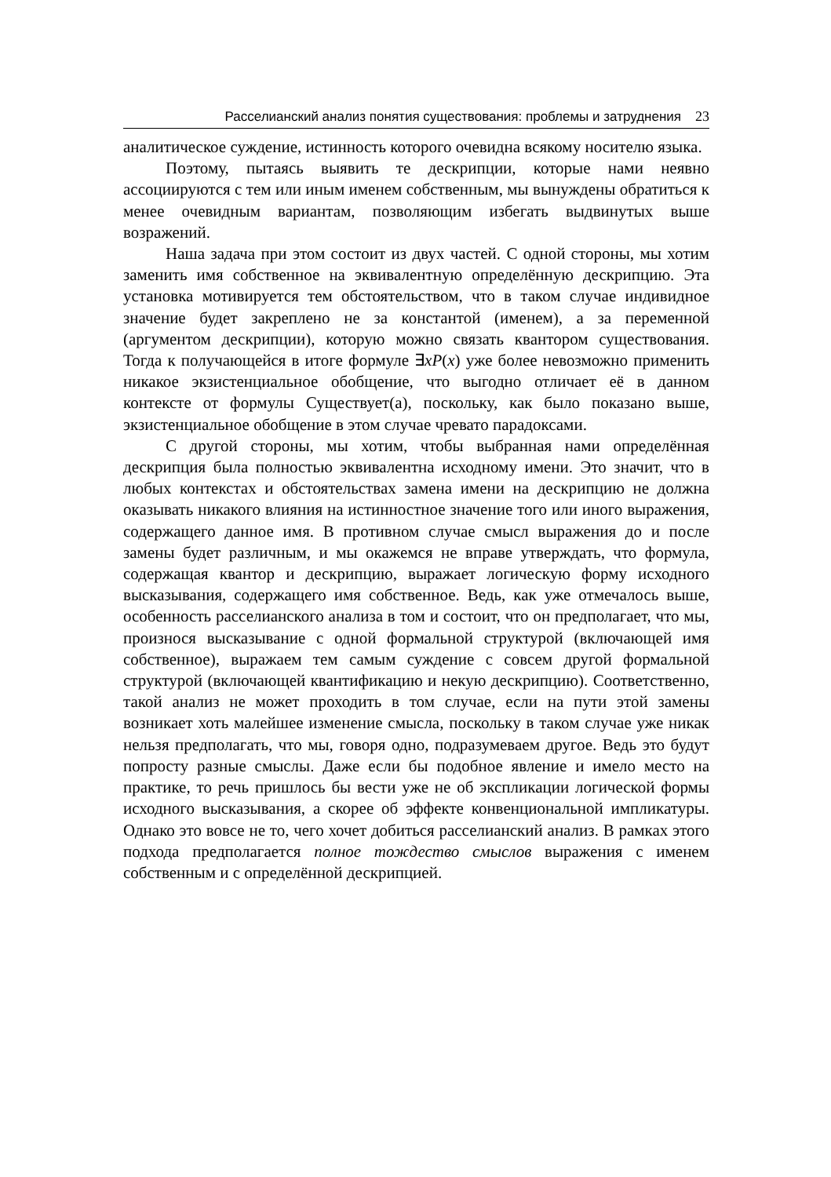Расселианский анализ понятия существования: проблемы и затруднения 23
аналитическое суждение, истинность которого очевидна всякому носителю языка.
Поэтому, пытаясь выявить те дескрипции, которые нами неявно ассоциируются с тем или иным именем собственным, мы вынуждены обратиться к менее очевидным вариантам, позволяющим избегать выдвинутых выше возражений.
Наша задача при этом состоит из двух частей. С одной стороны, мы хотим заменить имя собственное на эквивалентную определённую дескрипцию. Эта установка мотивируется тем обстоятельством, что в таком случае индивидное значение будет закреплено не за константой (именем), а за переменной (аргументом дескрипции), которую можно связать квантором существования. Тогда к получающейся в итоге формуле ∃xP(x) уже более невозможно применить никакое экзистенциальное обобщение, что выгодно отличает её в данном контексте от формулы Существует(a), поскольку, как было показано выше, экзистенциальное обобщение в этом случае чревато парадоксами.
С другой стороны, мы хотим, чтобы выбранная нами определённая дескрипция была полностью эквивалентна исходному имени. Это значит, что в любых контекстах и обстоятельствах замена имени на дескрипцию не должна оказывать никакого влияния на истинностное значение того или иного выражения, содержащего данное имя. В противном случае смысл выражения до и после замены будет различным, и мы окажемся не вправе утверждать, что формула, содержащая квантор и дескрипцию, выражает логическую форму исходного высказывания, содержащего имя собственное. Ведь, как уже отмечалось выше, особенность расселианского анализа в том и состоит, что он предполагает, что мы, произнося высказывание с одной формальной структурой (включающей имя собственное), выражаем тем самым суждение с совсем другой формальной структурой (включающей квантификацию и некую дескрипцию). Соответственно, такой анализ не может проходить в том случае, если на пути этой замены возникает хоть малейшее изменение смысла, поскольку в таком случае уже никак нельзя предполагать, что мы, говоря одно, подразумеваем другое. Ведь это будут попросту разные смыслы. Даже если бы подобное явление и имело место на практике, то речь пришлось бы вести уже не об экспликации логической формы исходного высказывания, а скорее об эффекте конвенциональной импликатуры. Однако это вовсе не то, чего хочет добиться расселианский анализ. В рамках этого подхода предполагается полное тождество смыслов выражения с именем собственным и с определённой дескрипцией.